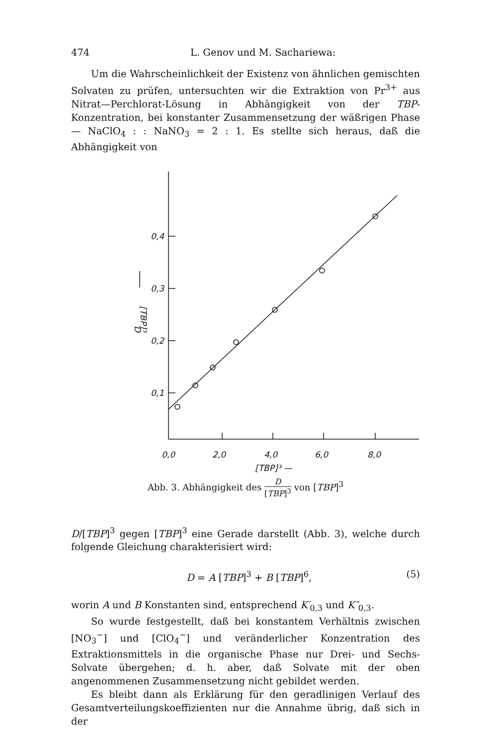474 L. Genov und M. Sachariewa:
Um die Wahrscheinlichkeit der Existenz von ähnlichen gemischten Solvaten zu prüfen, untersuchten wir die Extraktion von Pr<sup>3+</sup> aus Nitrat—Perchlorat-Lösung in Abhängigkeit von der TBP-Konzentration, bei konstanter Zusammensetzung der wäßrigen Phase — NaClO<sub>4</sub> : : NaNO<sub>3</sub> = 2 : 1. Es stellte sich heraus, daß die Abhängigkeit von
0,4
0,3
0,2
0,1
0,0
2,0
4,0
6,0
8,0
[TBP]³ —
D
[TBP]³
Abb. 3. Abhängigkeit des D [TBP]<sup>3</sup> von [TBP]<sup>3</sup>
D/[TBP]<sup>3</sup> gegen [TBP]<sup>3</sup> eine Gerade darstellt (Abb. 3), welche durch folgende Gleichung charakterisiert wird:
D = A [TBP]<sup>3</sup> + B [TBP]<sup>6</sup>, (5)
worin A und B Konstanten sind, entsprechend K′<sub>0,3</sub> und K″<sub>0,3</sub>.
So wurde festgestellt, daß bei konstantem Verhältnis zwischen [NO<sub>3</sub><sup>−</sup>] und [ClO<sub>4</sub><sup>−</sup>] und veränderlicher Konzentration des Extraktionsmittels in die organische Phase nur Drei- und Sechs-Solvate übergehen; d. h. aber, daß Solvate mit der oben angenommenen Zusammensetzung nicht gebildet werden.
Es bleibt dann als Erklärung für den geradlinigen Verlauf des Gesamtverteilungskoeffizienten nur die Annahme übrig, daß sich in der